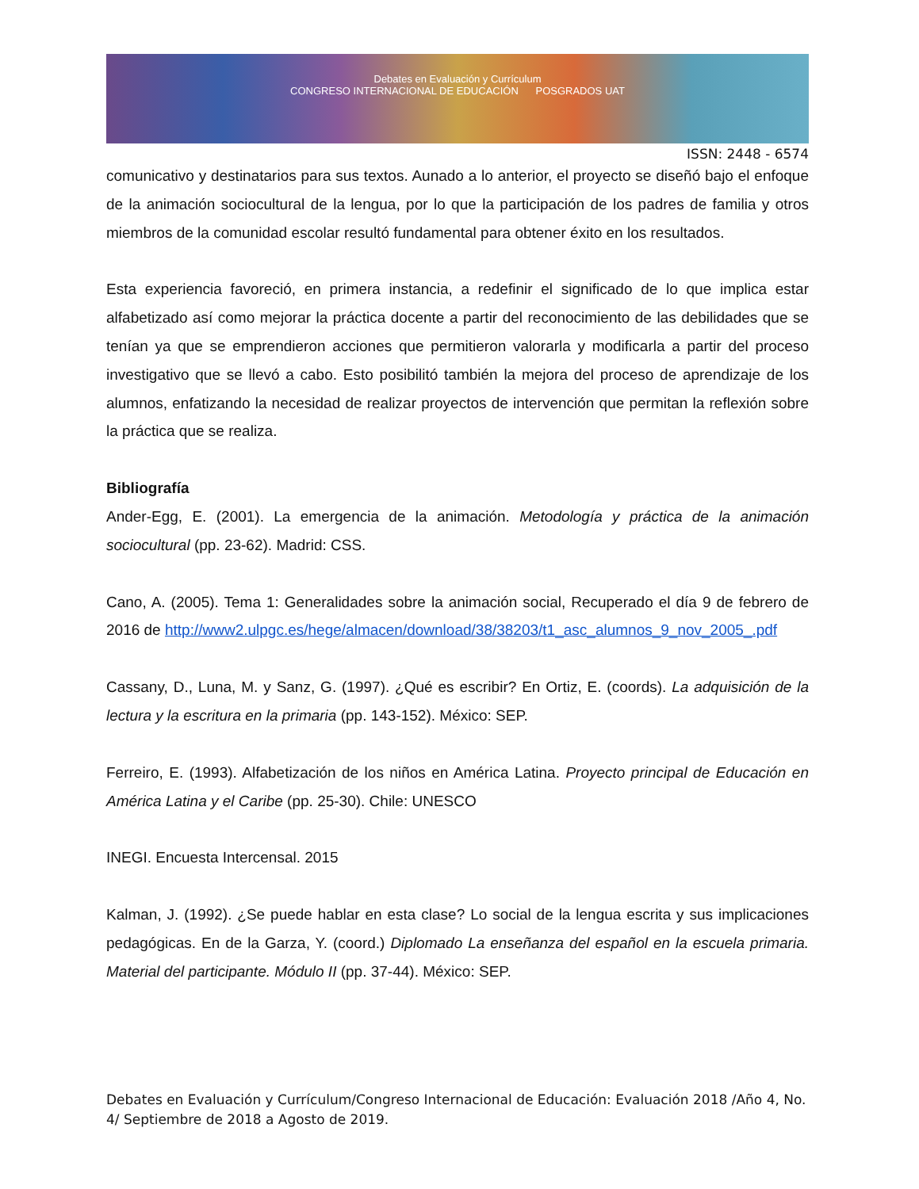Debates en Evaluación y Currículum
CONGRESO INTERNACIONAL DE EDUCACIÓN POSGRADOS UAT
ISSN: 2448 - 6574
comunicativo y destinatarios para sus textos. Aunado a lo anterior, el proyecto se diseñó bajo el enfoque de la animación sociocultural de la lengua, por lo que la participación de los padres de familia y otros miembros de la comunidad escolar resultó fundamental para obtener éxito en los resultados.
Esta experiencia favoreció, en primera instancia, a redefinir el significado de lo que implica estar alfabetizado así como mejorar la práctica docente a partir del reconocimiento de las debilidades que se tenían ya que se emprendieron acciones que permitieron valorarla y modificarla a partir del proceso investigativo que se llevó a cabo. Esto posibilitó también la mejora del proceso de aprendizaje de los alumnos, enfatizando la necesidad de realizar proyectos de intervención que permitan la reflexión sobre la práctica que se realiza.
Bibliografía
Ander-Egg, E. (2001). La emergencia de la animación. Metodología y práctica de la animación sociocultural (pp. 23-62). Madrid: CSS.
Cano, A. (2005). Tema 1: Generalidades sobre la animación social, Recuperado el día 9 de febrero de 2016 de http://www2.ulpgc.es/hege/almacen/download/38/38203/t1_asc_alumnos_9_nov_2005_.pdf
Cassany, D., Luna, M. y Sanz, G. (1997). ¿Qué es escribir? En Ortiz, E. (coords). La adquisición de la lectura y la escritura en la primaria (pp. 143-152). México: SEP.
Ferreiro, E. (1993). Alfabetización de los niños en América Latina. Proyecto principal de Educación en América Latina y el Caribe (pp. 25-30). Chile: UNESCO
INEGI. Encuesta Intercensal. 2015
Kalman, J. (1992). ¿Se puede hablar en esta clase? Lo social de la lengua escrita y sus implicaciones pedagógicas. En de la Garza, Y. (coord.) Diplomado La enseñanza del español en la escuela primaria. Material del participante. Módulo II (pp. 37-44). México: SEP.
Debates en Evaluación y Currículum/Congreso Internacional de Educación: Evaluación 2018 /Año 4, No. 4/ Septiembre de 2018 a Agosto de 2019.